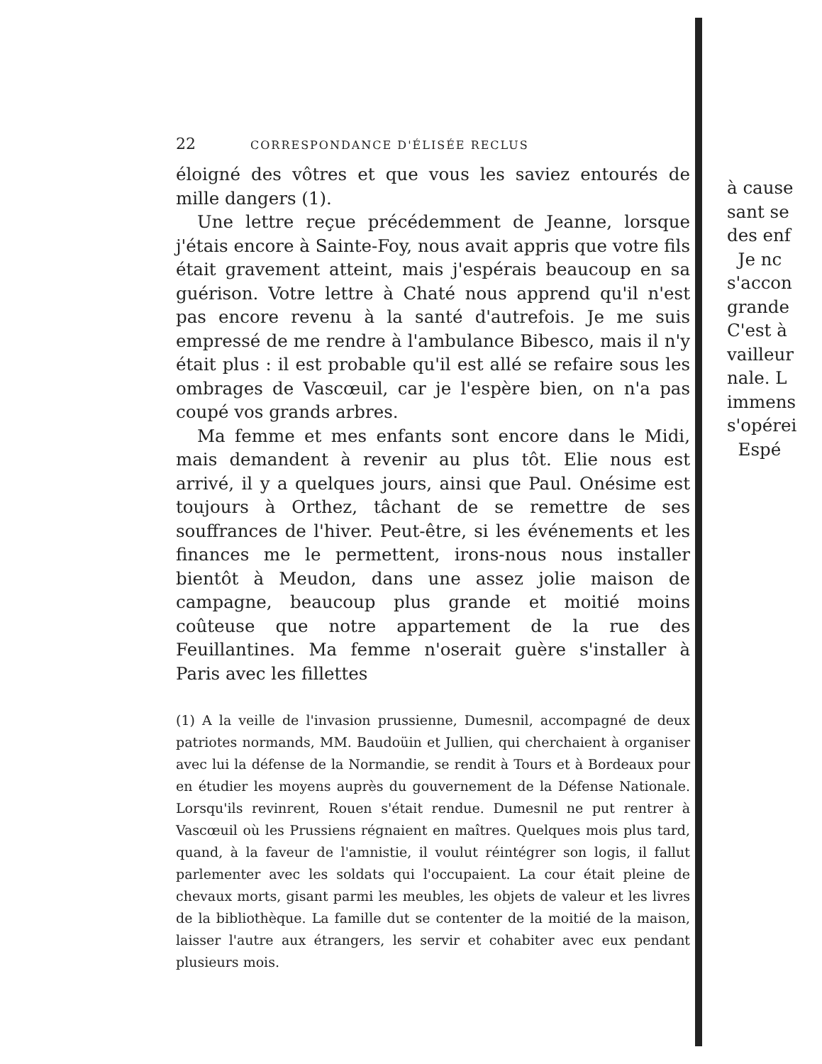22 CORRESPONDANCE D'ÉLISÉE RECLUS
éloigné des vôtres et que vous les saviez entourés de mille dangers (1).
Une lettre reçue précédemment de Jeanne, lorsque j'étais encore à Sainte-Foy, nous avait appris que votre fils était gravement atteint, mais j'espérais beaucoup en sa guérison. Votre lettre à Chaté nous apprend qu'il n'est pas encore revenu à la santé d'autrefois. Je me suis empressé de me rendre à l'ambulance Bibesco, mais il n'y était plus : il est probable qu'il est allé se refaire sous les ombrages de Vascœuil, car je l'espère bien, on n'a pas coupé vos grands arbres.
Ma femme et mes enfants sont encore dans le Midi, mais demandent à revenir au plus tôt. Elie nous est arrivé, il y a quelques jours, ainsi que Paul. Onésime est toujours à Orthez, tâchant de se remettre de ses souffrances de l'hiver. Peut-être, si les événements et les finances me le permettent, irons-nous nous installer bientôt à Meudon, dans une assez jolie maison de campagne, beaucoup plus grande et moitié moins coûteuse que notre appartement de la rue des Feuillantines. Ma femme n'oserait guère s'installer à Paris avec les fillettes
(1) A la veille de l'invasion prussienne, Dumesnil, accompagné de deux patriotes normands, MM. Baudoüin et Jullien, qui cherchaient à organiser avec lui la défense de la Normandie, se rendit à Tours et à Bordeaux pour en étudier les moyens auprès du gouvernement de la Défense Nationale. Lorsqu'ils revinrent, Rouen s'était rendue. Dumesnil ne put rentrer à Vascœuil où les Prussiens régnaient en maîtres. Quelques mois plus tard, quand, à la faveur de l'amnistie, il voulut réintégrer son logis, il fallut parlementer avec les soldats qui l'occupaient. La cour était pleine de chevaux morts, gisant parmi les meubles, les objets de valeur et les livres de la bibliothèque. La famille dut se contenter de la moitié de la maison, laisser l'autre aux étrangers, les servir et cohabiter avec eux pendant plusieurs mois.
à cause
sant se
des enf
Je nc
s'accon
grande
C'est à
vailleur
nale. L
immens
s'opérei
Espé